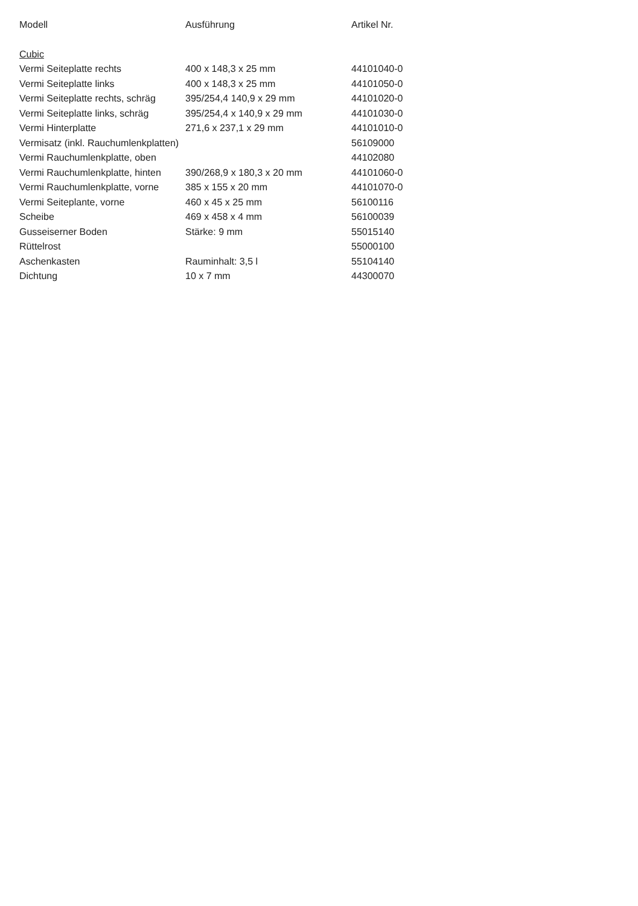| Modell | Ausführung | Artikel Nr. |
| --- | --- | --- |
| Cubic | | |
| Vermi Seiteplatte rechts | 400 x 148,3 x 25 mm | 44101040-0 |
| Vermi Seiteplatte links | 400 x 148,3 x 25 mm | 44101050-0 |
| Vermi Seiteplatte rechts, schräg | 395/254,4 140,9 x 29 mm | 44101020-0 |
| Vermi Seiteplatte links, schräg | 395/254,4 x 140,9 x 29 mm | 44101030-0 |
| Vermi Hinterplatte | 271,6 x 237,1 x 29 mm | 44101010-0 |
| Vermisatz (inkl. Rauchumlenkplatten) | | 56109000 |
| Vermi Rauchumlenkplatte, oben | | 44102080 |
| Vermi Rauchumlenkplatte, hinten | 390/268,9 x 180,3 x 20 mm | 44101060-0 |
| Vermi Rauchumlenkplatte, vorne | 385 x 155 x 20 mm | 44101070-0 |
| Vermi Seiteplante, vorne | 460 x 45 x 25 mm | 56100116 |
| Scheibe | 469 x 458 x 4 mm | 56100039 |
| Gusseiserner Boden | Stärke: 9 mm | 55015140 |
| Rüttelrost | | 55000100 |
| Aschenkasten | Rauminhalt: 3,5 l | 55104140 |
| Dichtung | 10 x 7 mm | 44300070 |